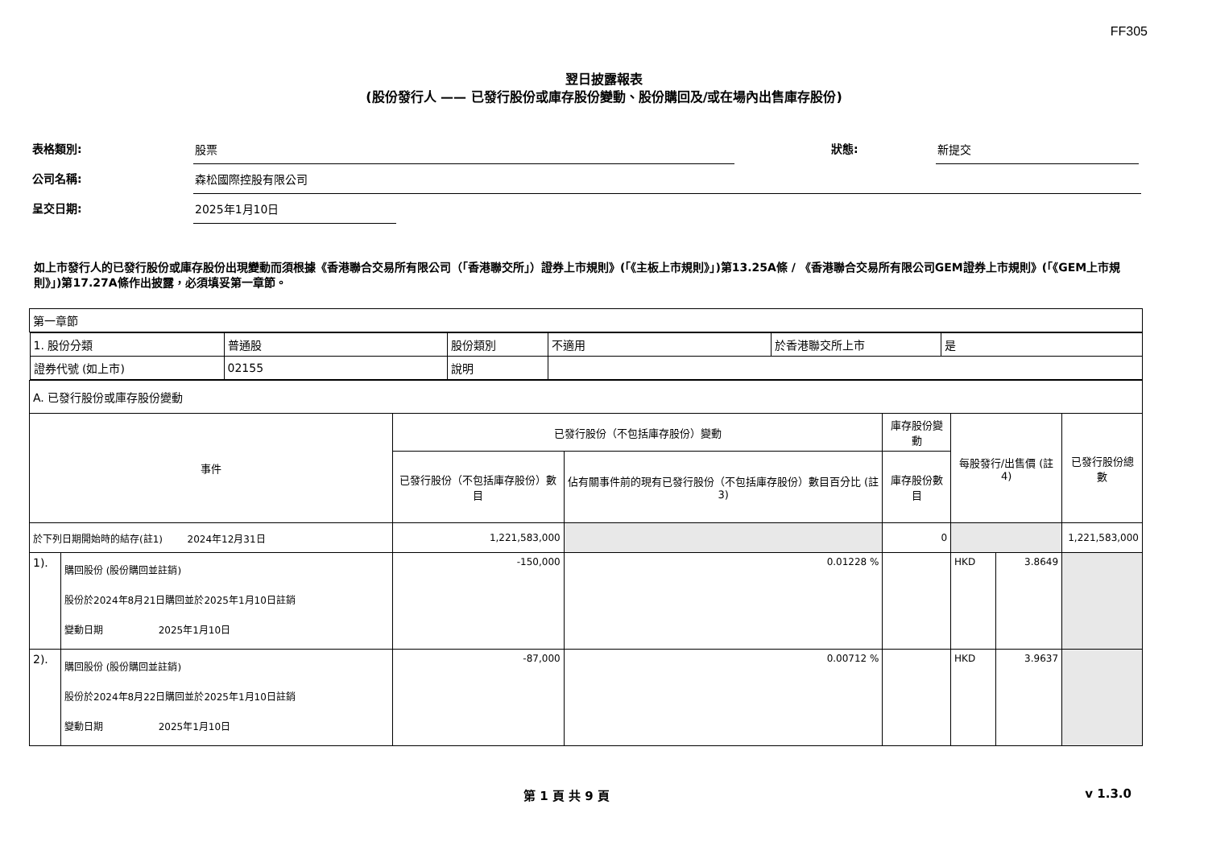FF305
翌日披露報表
(股份發行人 —— 已發行股份或庫存股份變動、股份購回及/或在場內出售庫存股份)
表格類別:
股票
狀態:
新提交
公司名稱:
森松國際控股有限公司
呈交日期:
2025年1月10日
如上市發行人的已發行股份或庫存股份出現變動而須根據《香港聯合交易所有限公司（「香港聯交所」）證券上市規則》(「《主板上市規則》」)第13.25A條 / 《香港聯合交易所有限公司GEM證券上市規則》(「《GEM上市規則》」)第17.27A條作出披露，必須填妥第一章節。
| 第一章節 | | | | | | | |
| / 1. 股份分類 / 普通股 / 股份類別 / 不適用 / 於香港聯交所上市 / 是 / / 證券代號 (如上市) / 02155 / 說明 / / / / | | | | | | | |
| A. 已發行股份或庫存股份變動 | | | | | | | |
| 事件 | | 已發行股份（不包括庫存股份）變動 | | 庫存股份變動 | 每股發行/出售價 (註4) | | 已發行股份總數 |
| | | 已發行股份（不包括庫存股份）數目 | 佔有關事件前的現有已發行股份（不包括庫存股份）數目百分比 (註3) | 庫存股份數目 | | | |
| 於下列日期開始時的結存(註1) 2024年12月31日 | | 1,221,583,000 | | 0 | | | 1,221,583,000 |
| 1). | 購回股份 (股份購回並註銷) 股份於2024年8月21日購回並於2025年1月10日註銷 變動日期 2025年1月10日 | -150,000 | 0.01228 % | | HKD | 3.8649 | |
| 2). | 購回股份 (股份購回並註銷) 股份於2024年8月22日購回並於2025年1月10日註銷 變動日期 2025年1月10日 | -87,000 | 0.00712 % | | HKD | 3.9637 | |
第 1 頁 共 9 頁 v 1.3.0